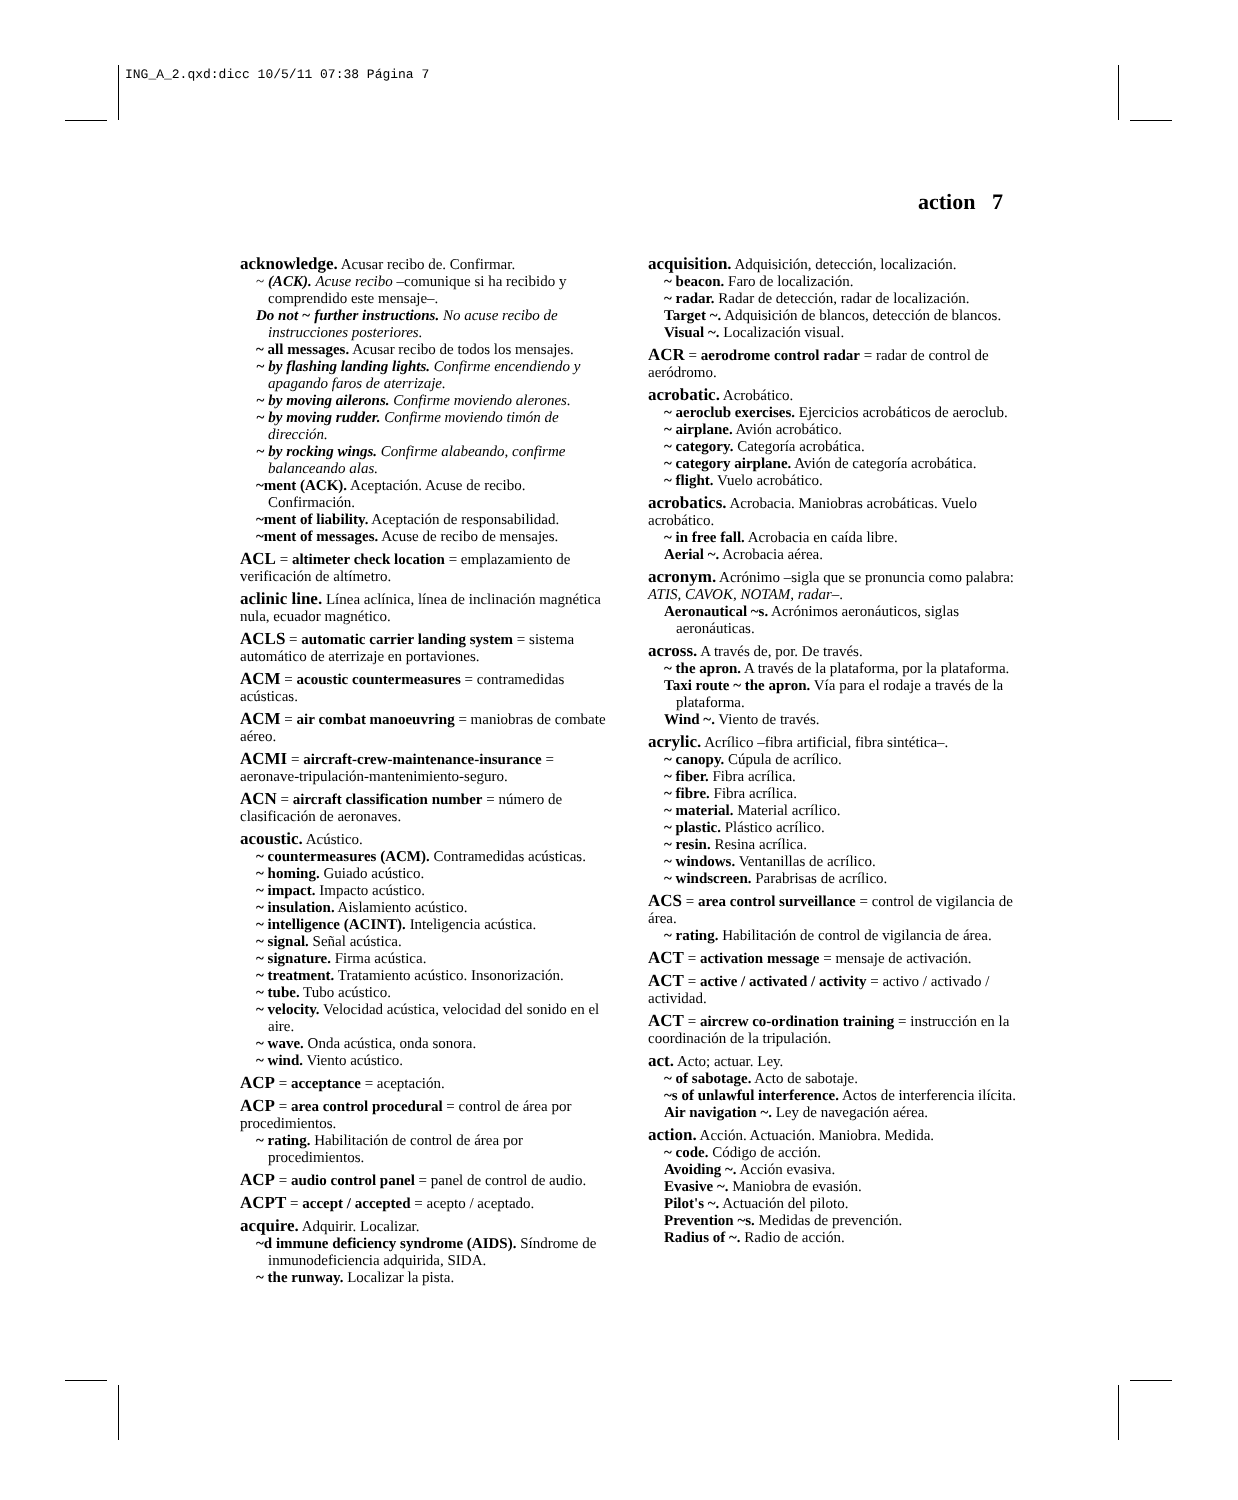ING_A_2.qxd:dicc 10/5/11 07:38 Página 7
action 7
acknowledge. Acusar recibo de. Confirmar.
~ (ACK). Acuse recibo –comunique si ha recibido y comprendido este mensaje–.
Do not ~ further instructions. No acuse recibo de instrucciones posteriores.
~ all messages. Acusar recibo de todos los mensajes.
~ by flashing landing lights. Confirme encendiendo y apagando faros de aterrizaje.
~ by moving ailerons. Confirme moviendo alerones.
~ by moving rudder. Confirme moviendo timón de dirección.
~ by rocking wings. Confirme alabeando, confirme balanceando alas.
~ment (ACK). Aceptación. Acuse de recibo. Confirmación.
~ment of liability. Aceptación de responsabilidad.
~ment of messages. Acuse de recibo de mensajes.
ACL = altimeter check location = emplazamiento de verificación de altímetro.
aclinic line. Línea aclínica, línea de inclinación magnética nula, ecuador magnético.
ACLS = automatic carrier landing system = sistema automático de aterrizaje en portaviones.
ACM = acoustic countermeasures = contramedidas acústicas.
ACM = air combat manoeuvring = maniobras de combate aéreo.
ACMI = aircraft-crew-maintenance-insurance = aeronave-tripulación-mantenimiento-seguro.
ACN = aircraft classification number = número de clasificación de aeronaves.
acoustic. Acústico.
~ countermeasures (ACM). Contramedidas acústicas.
~ homing. Guiado acústico.
~ impact. Impacto acústico.
~ insulation. Aislamiento acústico.
~ intelligence (ACINT). Inteligencia acústica.
~ signal. Señal acústica.
~ signature. Firma acústica.
~ treatment. Tratamiento acústico. Insonorización.
~ tube. Tubo acústico.
~ velocity. Velocidad acústica, velocidad del sonido en el aire.
~ wave. Onda acústica, onda sonora.
~ wind. Viento acústico.
ACP = acceptance = aceptación.
ACP = area control procedural = control de área por procedimientos.
~ rating. Habilitación de control de área por procedimientos.
ACP = audio control panel = panel de control de audio.
ACPT = accept / accepted = acepto / aceptado.
acquire. Adquirir. Localizar.
~d immune deficiency syndrome (AIDS). Síndrome de inmunodeficiencia adquirida, SIDA.
~ the runway. Localizar la pista.
acquisition. Adquisición, detección, localización.
~ beacon. Faro de localización.
~ radar. Radar de detección, radar de localización.
Target ~. Adquisición de blancos, detección de blancos.
Visual ~. Localización visual.
ACR = aerodrome control radar = radar de control de aeródromo.
acrobatic. Acrobático.
~ aeroclub exercises. Ejercicios acrobáticos de aeroclub.
~ airplane. Avión acrobático.
~ category. Categoría acrobática.
~ category airplane. Avión de categoría acrobática.
~ flight. Vuelo acrobático.
acrobatics. Acrobacia. Maniobras acrobáticas. Vuelo acrobático.
~ in free fall. Acrobacia en caída libre.
Aerial ~. Acrobacia aérea.
acronym. Acrónimo –sigla que se pronuncia como palabra: ATIS, CAVOK, NOTAM, radar–.
Aeronautical ~s. Acrónimos aeronáuticos, siglas aeronáuticas.
across. A través de, por. De través.
~ the apron. A través de la plataforma, por la plataforma.
Taxi route ~ the apron. Vía para el rodaje a través de la plataforma.
Wind ~. Viento de través.
acrylic. Acrílico –fibra artificial, fibra sintética–.
~ canopy. Cúpula de acrílico.
~ fiber. Fibra acrílica.
~ fibre. Fibra acrílica.
~ material. Material acrílico.
~ plastic. Plástico acrílico.
~ resin. Resina acrílica.
~ windows. Ventanillas de acrílico.
~ windscreen. Parabrisas de acrílico.
ACS = area control surveillance = control de vigilancia de área.
~ rating. Habilitación de control de vigilancia de área.
ACT = activation message = mensaje de activación.
ACT = active / activated / activity = activo / activado / actividad.
ACT = aircrew co-ordination training = instrucción en la coordinación de la tripulación.
act. Acto; actuar. Ley.
~ of sabotage. Acto de sabotaje.
~s of unlawful interference. Actos de interferencia ilícita.
Air navigation ~. Ley de navegación aérea.
action. Acción. Actuación. Maniobra. Medida.
~ code. Código de acción.
Avoiding ~. Acción evasiva.
Evasive ~. Maniobra de evasión.
Pilot's ~. Actuación del piloto.
Prevention ~s. Medidas de prevención.
Radius of ~. Radio de acción.